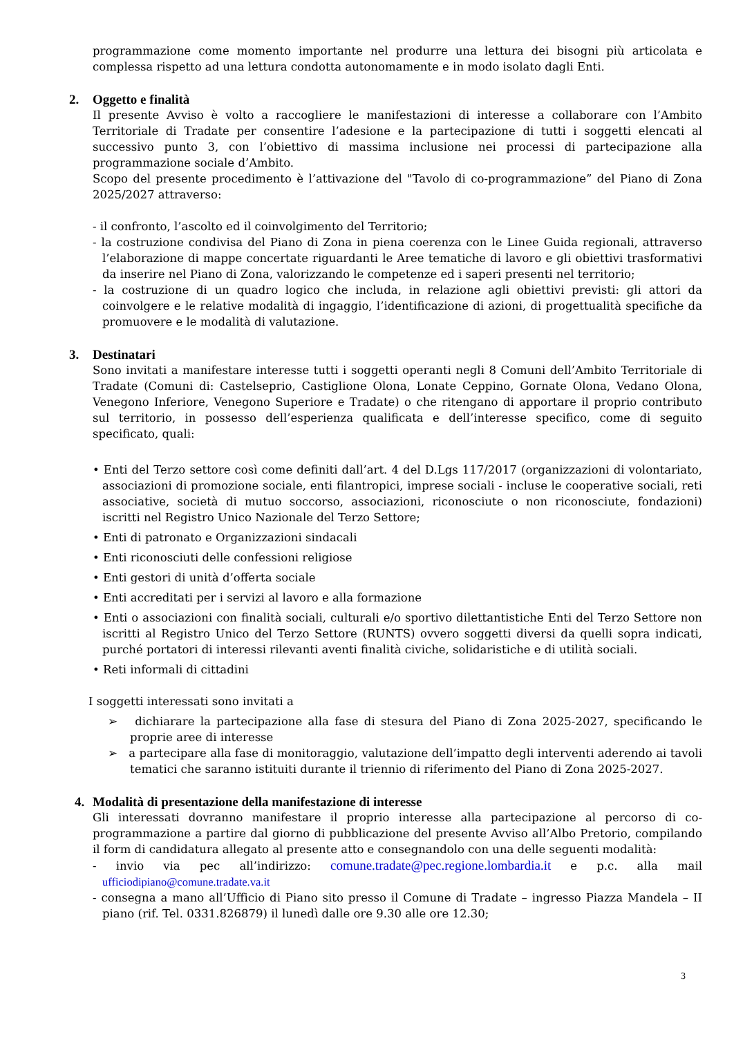programmazione come momento importante nel produrre una lettura dei bisogni più articolata e complessa rispetto ad una lettura condotta autonomamente e in modo isolato dagli Enti.
2. Oggetto e finalità
Il presente Avviso è volto a raccogliere le manifestazioni di interesse a collaborare con l’Ambito Territoriale di Tradate per consentire l’adesione e la partecipazione di tutti i soggetti elencati al successivo punto 3, con l’obiettivo di massima inclusione nei processi di partecipazione alla programmazione sociale d’Ambito.
Scopo del presente procedimento è l’attivazione del "Tavolo di co-programmazione” del Piano di Zona 2025/2027 attraverso:
- il confronto, l’ascolto ed il coinvolgimento del Territorio;
- la costruzione condivisa del Piano di Zona in piena coerenza con le Linee Guida regionali, attraverso l’elaborazione di mappe concertate riguardanti le Aree tematiche di lavoro e gli obiettivi trasformativi da inserire nel Piano di Zona, valorizzando le competenze ed i saperi presenti nel territorio;
- la costruzione di un quadro logico che includa, in relazione agli obiettivi previsti: gli attori da coinvolgere e le relative modalità di ingaggio, l’identificazione di azioni, di progettualità specifiche da promuovere e le modalità di valutazione.
3. Destinatari
Sono invitati a manifestare interesse tutti i soggetti operanti negli 8 Comuni dell’Ambito Territoriale di Tradate (Comuni di: Castelseprio, Castiglione Olona, Lonate Ceppino, Gornate Olona, Vedano Olona, Venegono Inferiore, Venegono Superiore e Tradate) o che ritengano di apportare il proprio contributo sul territorio, in possesso dell’esperienza qualificata e dell’interesse specifico, come di seguito specificato, quali:
• Enti del Terzo settore così come definiti dall’art. 4 del D.Lgs 117/2017 (organizzazioni di volontariato, associazioni di promozione sociale, enti filantropici, imprese sociali - incluse le cooperative sociali, reti associative, società di mutuo soccorso, associazioni, riconosciute o non riconosciute, fondazioni) iscritti nel Registro Unico Nazionale del Terzo Settore;
• Enti di patronato e Organizzazioni sindacali
• Enti riconosciuti delle confessioni religiose
• Enti gestori di unità d’offerta sociale
• Enti accreditati per i servizi al lavoro e alla formazione
• Enti o associazioni con finalità sociali, culturali e/o sportivo dilettantistiche Enti del Terzo Settore non iscritti al Registro Unico del Terzo Settore (RUNTS) ovvero soggetti diversi da quelli sopra indicati, purché portatori di interessi rilevanti aventi finalità civiche, solidaristiche e di utilità sociali.
• Reti informali di cittadini
I soggetti interessati sono invitati a
➢ dichiarare la partecipazione alla fase di stesura del Piano di Zona 2025-2027, specificando le proprie aree di interesse
➢ a partecipare alla fase di monitoraggio, valutazione dell’impatto degli interventi aderendo ai tavoli tematici che saranno istituiti durante il triennio di riferimento del Piano di Zona 2025-2027.
4. Modalità di presentazione della manifestazione di interesse
Gli interessati dovranno manifestare il proprio interesse alla partecipazione al percorso di co-programmazione a partire dal giorno di pubblicazione del presente Avviso all’Albo Pretorio, compilando il form di candidatura allegato al presente atto e consegnandolo con una delle seguenti modalità:
- invio via pec all’indirizzo: comune.tradate@pec.regione.lombardia.it e p.c. alla mail ufficiodipiano@comune.tradate.va.it
- consegna a mano all’Ufficio di Piano sito presso il Comune di Tradate – ingresso Piazza Mandela – II piano (rif. Tel. 0331.826879) il lunedì dalle ore 9.30 alle ore 12.30;
3